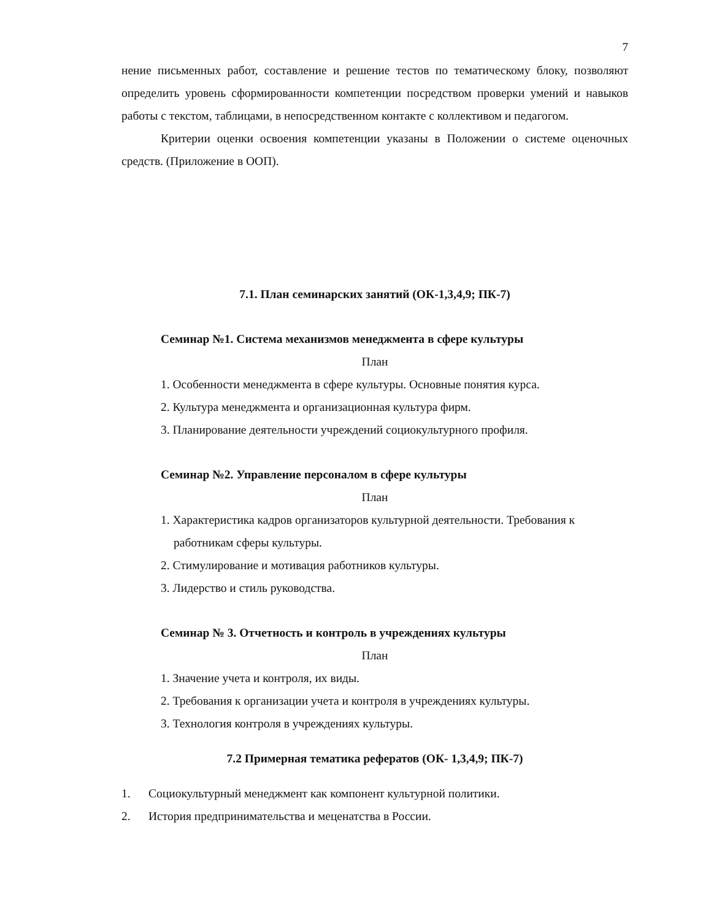7
нение письменных работ, составление и решение тестов по тематическому блоку, позволяют определить уровень сформированности компетенции посредством проверки умений и навыков работы с текстом, таблицами, в непосредственном контакте с коллективом и педагогом.
Критерии оценки освоения компетенции указаны в Положении о системе оценочных средств. (Приложение в ООП).
7.1. План семинарских занятий (ОК-1,3,4,9; ПК-7)
Семинар №1. Система механизмов менеджмента в сфере культуры
План
1. Особенности менеджмента в сфере культуры. Основные понятия курса.
2. Культура менеджмента и организационная культура фирм.
3. Планирование деятельности учреждений социокультурного профиля.
Семинар №2. Управление персоналом в сфере культуры
План
1. Характеристика кадров организаторов культурной деятельности. Требования к работникам сферы культуры.
2. Стимулирование и мотивация работников культуры.
3. Лидерство и стиль руководства.
Семинар № 3. Отчетность и контроль в учреждениях культуры
План
1. Значение учета и контроля, их виды.
2. Требования к организации учета и контроля в учреждениях культуры.
3. Технология контроля в учреждениях культуры.
7.2 Примерная тематика рефератов (ОК- 1,3,4,9; ПК-7)
1. Социокультурный менеджмент как компонент культурной политики.
2. История предпринимательства и меценатства в России.